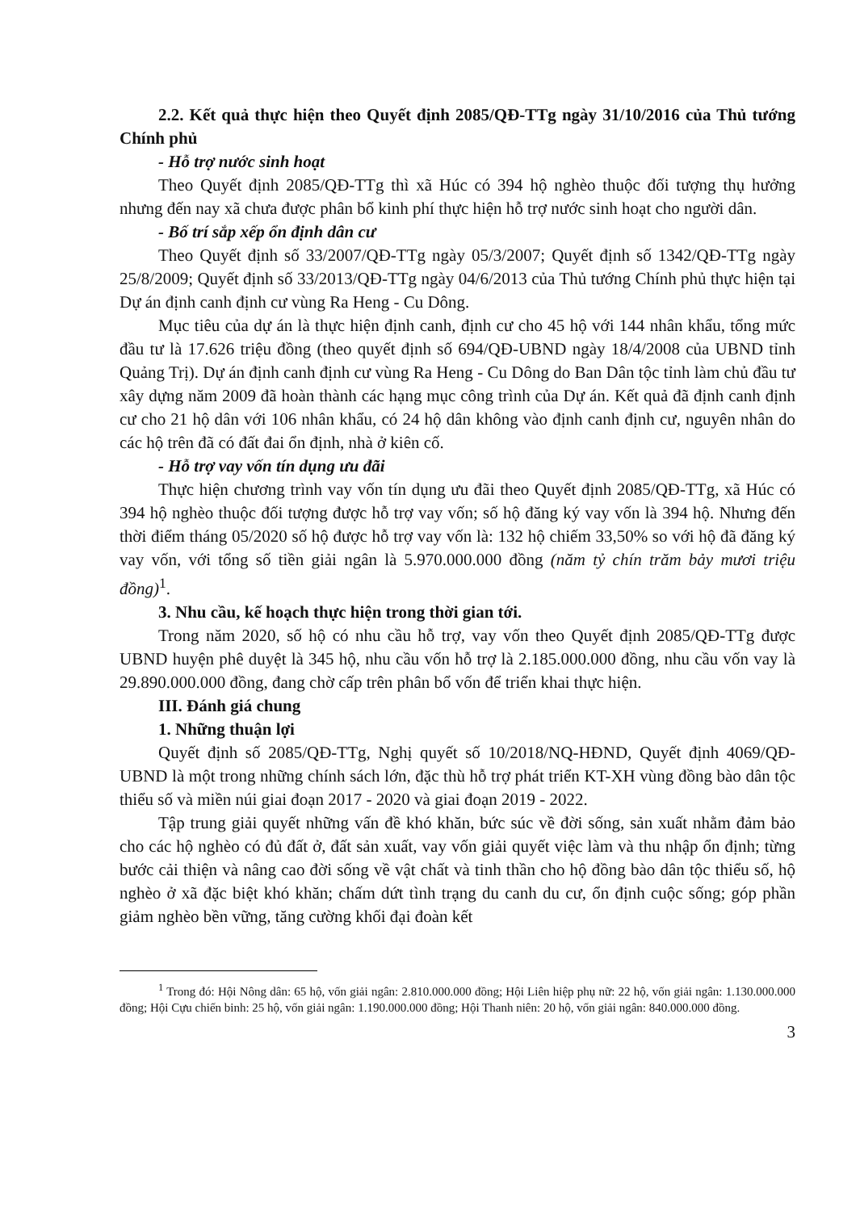2.2. Kết quả thực hiện theo Quyết định 2085/QĐ-TTg ngày 31/10/2016 của Thủ tướng Chính phủ
- Hỗ trợ nước sinh hoạt
Theo Quyết định 2085/QĐ-TTg thì xã Húc có 394 hộ nghèo thuộc đối tượng thụ hưởng nhưng đến nay xã chưa được phân bổ kinh phí thực hiện hỗ trợ nước sinh hoạt cho người dân.
- Bố trí sắp xếp ổn định dân cư
Theo Quyết định số 33/2007/QĐ-TTg ngày 05/3/2007; Quyết định số 1342/QĐ-TTg ngày 25/8/2009; Quyết định số 33/2013/QĐ-TTg ngày 04/6/2013 của Thủ tướng Chính phủ thực hiện tại Dự án định canh định cư vùng Ra Heng - Cu Dông.
Mục tiêu của dự án là thực hiện định canh, định cư cho 45 hộ với 144 nhân khẩu, tổng mức đầu tư là 17.626 triệu đồng (theo quyết định số 694/QĐ-UBND ngày 18/4/2008 của UBND tỉnh Quảng Trị). Dự án định canh định cư vùng Ra Heng - Cu Dông do Ban Dân tộc tỉnh làm chủ đầu tư xây dựng năm 2009 đã hoàn thành các hạng mục công trình của Dự án. Kết quả đã định canh định cư cho 21 hộ dân với 106 nhân khẩu, có 24 hộ dân không vào định canh định cư, nguyên nhân do các hộ trên đã có đất đai ổn định, nhà ở kiên cố.
- Hỗ trợ vay vốn tín dụng ưu đãi
Thực hiện chương trình vay vốn tín dụng ưu đãi theo Quyết định 2085/QĐ-TTg, xã Húc có 394 hộ nghèo thuộc đối tượng được hỗ trợ vay vốn; số hộ đăng ký vay vốn là 394 hộ. Nhưng đến thời điểm tháng 05/2020 số hộ được hỗ trợ vay vốn là: 132 hộ chiếm 33,50% so với hộ đã đăng ký vay vốn, với tổng số tiền giải ngân là 5.970.000.000 đồng (năm tỷ chín trăm bảy mươi triệu đồng)<sup>1</sup>.
3. Nhu cầu, kế hoạch thực hiện trong thời gian tới.
Trong năm 2020, số hộ có nhu cầu hỗ trợ, vay vốn theo Quyết định 2085/QĐ-TTg được UBND huyện phê duyệt là 345 hộ, nhu cầu vốn hỗ trợ là 2.185.000.000 đồng, nhu cầu vốn vay là 29.890.000.000 đồng, đang chờ cấp trên phân bổ vốn để triển khai thực hiện.
III. Đánh giá chung
1. Những thuận lợi
Quyết định số 2085/QĐ-TTg, Nghị quyết số 10/2018/NQ-HĐND, Quyết định 4069/QĐ-UBND là một trong những chính sách lớn, đặc thù hỗ trợ phát triển KT-XH vùng đồng bào dân tộc thiểu số và miền núi giai đoạn 2017 - 2020 và giai đoạn 2019 - 2022.
Tập trung giải quyết những vấn đề khó khăn, bức súc về đời sống, sản xuất nhằm đảm bảo cho các hộ nghèo có đủ đất ở, đất sản xuất, vay vốn giải quyết việc làm và thu nhập ổn định; từng bước cải thiện và nâng cao đời sống về vật chất và tinh thần cho hộ đồng bào dân tộc thiểu số, hộ nghèo ở xã đặc biệt khó khăn; chấm dứt tình trạng du canh du cư, ổn định cuộc sống; góp phần giảm nghèo bền vững, tăng cường khối đại đoàn kết
<sup>1</sup> Trong đó: Hội Nông dân: 65 hộ, vốn giải ngân: 2.810.000.000 đồng; Hội Liên hiệp phụ nữ: 22 hộ, vốn giải ngân: 1.130.000.000 đồng; Hội Cựu chiến binh: 25 hộ, vốn giải ngân: 1.190.000.000 đồng; Hội Thanh niên: 20 hộ, vốn giải ngân: 840.000.000 đồng.
3